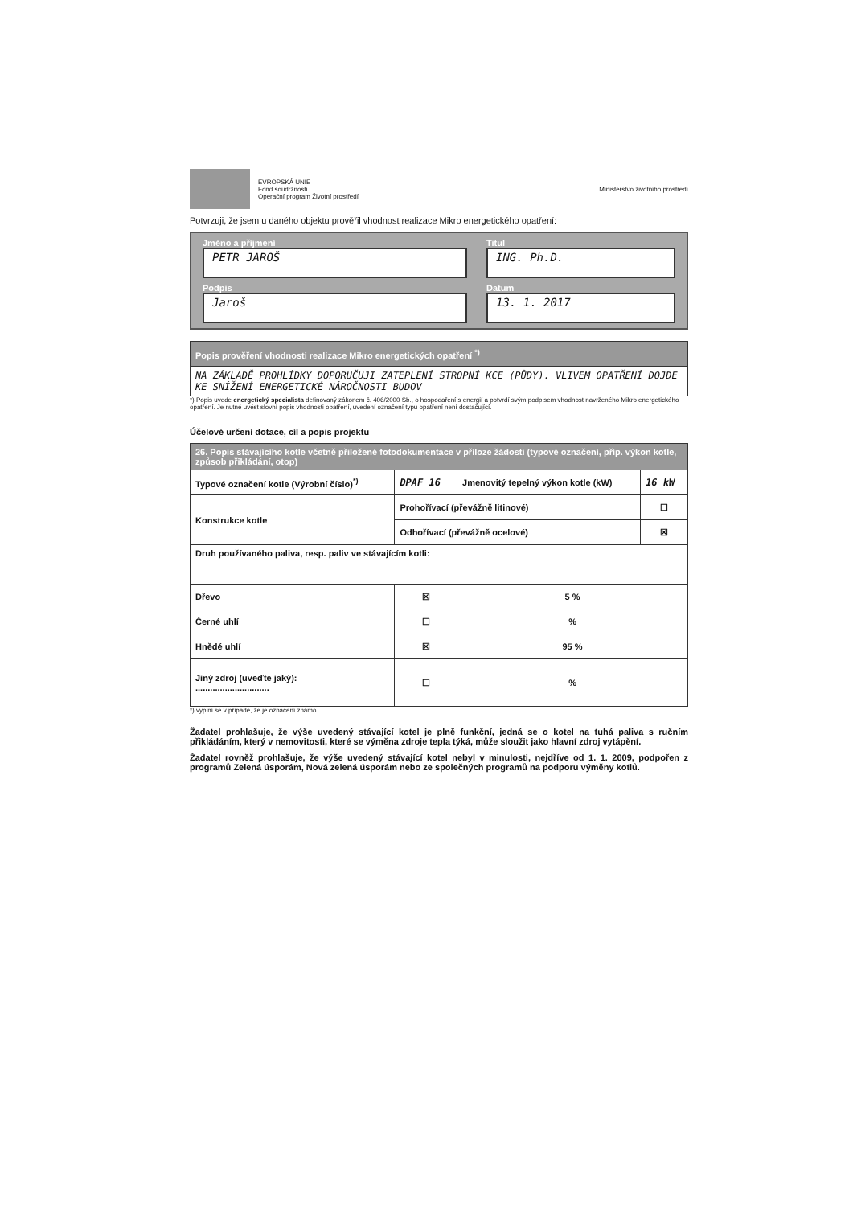EVROPSKÁ UNIE
Fond soudržnosti
Operační program Životní prostředí
Ministerstvo životního prostředí
Potvrzuji, že jsem u daného objektu prověřil vhodnost realizace Mikro energetického opatření:
Jméno a příjmení
PETR JAROŠ
Titul
ING. Ph.D.
Podpis
Jaroš
Datum
13. 1. 2017
| Popis prověření vhodnosti realizace Mikro energetických opatření <sup>*)</sup> |
| NA ZÁKLADĚ PROHLÍDKY DOPORUČUJI ZATEPLENÍ STROPNÍ KCE (PŮDY). VLIVEM OPATŘENÍ DOJDE KE SNÍŽENÍ ENERGETICKÉ NÁROČNOSTI BUDOV |
*) Popis uvede energetický specialista definovaný zákonem č. 406/2000 Sb., o hospodaření s energií a potvrdí svým podpisem vhodnost navrženého Mikro energetického opatření. Je nutné uvést slovní popis vhodnosti opatření, uvedení označení typu opatření není dostačující.
Účelové určení dotace, cíl a popis projektu
| 26. Popis stávajícího kotle včetně přiložené fotodokumentace v příloze žádosti (typové označení, příp. výkon kotle, způsob přikládání, otop) | | | |
| Typové označení kotle (Výrobní číslo)<sup>*)</sup> | DPAF 16 | Jmenovitý tepelný výkon kotle (kW) | 16 kW |
| Konstrukce kotle | Prohořívací (převážně litinové) | | ☐ |
| | Odhořívací (převážně ocelové) | | ☒ |
| Druh používaného paliva, resp. paliv ve stávajícím kotli: | | | |
| Dřevo | ☒ | 5 % | |
| Černé uhlí | ☐ | % | |
| Hnědé uhlí | ☒ | 95 % | |
| Jiný zdroj (uveďte jaký): .............................. | ☐ | % | |
*) vyplní se v případě, že je označení známo
Žadatel prohlašuje, že výše uvedený stávající kotel je plně funkční, jedná se o kotel na tuhá paliva s ručním přikládáním, který v nemovitosti, které se výměna zdroje tepla týká, může sloužit jako hlavní zdroj vytápění.
Žadatel rovněž prohlašuje, že výše uvedený stávající kotel nebyl v minulosti, nejdříve od 1. 1. 2009, podpořen z programů Zelená úsporám, Nová zelená úsporám nebo ze společných programů na podporu výměny kotlů.